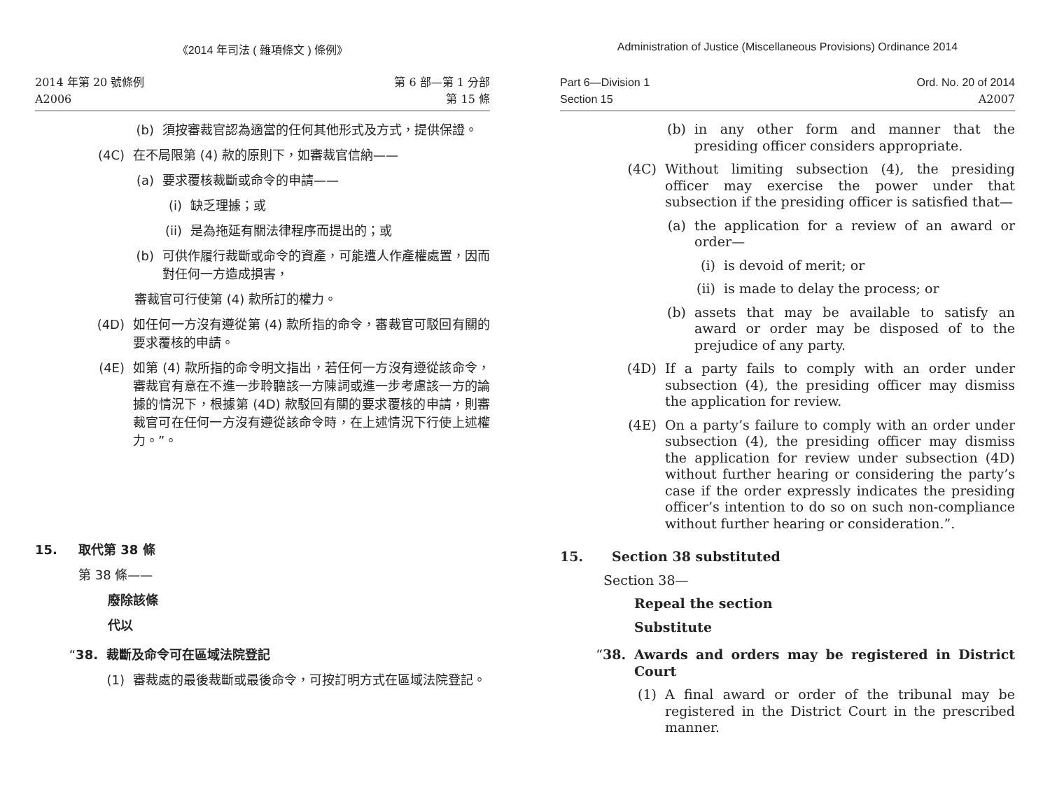《2014 年司法 ( 雜項條文 ) 條例》
2014 年第 20 號條例
A2006
第 6 部—第 1 分部
第 15 條
(b) 須按審裁官認為適當的任何其他形式及方式，提供保證。
(4C) 在不局限第 (4) 款的原則下，如審裁官信納——
(a) 要求覆核裁斷或命令的申請——
(i) 缺乏理據；或
(ii) 是為拖延有關法律程序而提出的；或
(b) 可供作履行裁斷或命令的資產，可能遭人作產權處置，因而對任何一方造成損害，
審裁官可行使第 (4) 款所訂的權力。
(4D) 如任何一方沒有遵從第 (4) 款所指的命令，審裁官可駁回有關的要求覆核的申請。
(4E) 如第 (4) 款所指的命令明文指出，若任何一方沒有遵從該命令，審裁官有意在不進一步聆聽該一方陳詞或進一步考慮該一方的論據的情況下，根據第 (4D) 款駁回有關的要求覆核的申請，則審裁官可在任何一方沒有遵從該命令時，在上述情況下行使上述權力。”。
15. 取代第 38 條
第 38 條——
廢除該條
代以
“38. 裁斷及命令可在區域法院登記
(1) 審裁處的最後裁斷或最後命令，可按訂明方式在區域法院登記。
Administration of Justice (Miscellaneous Provisions) Ordinance 2014
Part 6—Division 1
Section 15
Ord. No. 20 of 2014
A2007
(b) in any other form and manner that the presiding officer considers appropriate.
(4C) Without limiting subsection (4), the presiding officer may exercise the power under that subsection if the presiding officer is satisfied that—
(a) the application for a review of an award or order—
(i) is devoid of merit; or
(ii) is made to delay the process; or
(b) assets that may be available to satisfy an award or order may be disposed of to the prejudice of any party.
(4D) If a party fails to comply with an order under subsection (4), the presiding officer may dismiss the application for review.
(4E) On a party’s failure to comply with an order under subsection (4), the presiding officer may dismiss the application for review under subsection (4D) without further hearing or considering the party’s case if the order expressly indicates the presiding officer’s intention to do so on such non-compliance without further hearing or consideration.”.
15. Section 38 substituted
Section 38—
Repeal the section
Substitute
“38. Awards and orders may be registered in District Court
(1) A final award or order of the tribunal may be registered in the District Court in the prescribed manner.